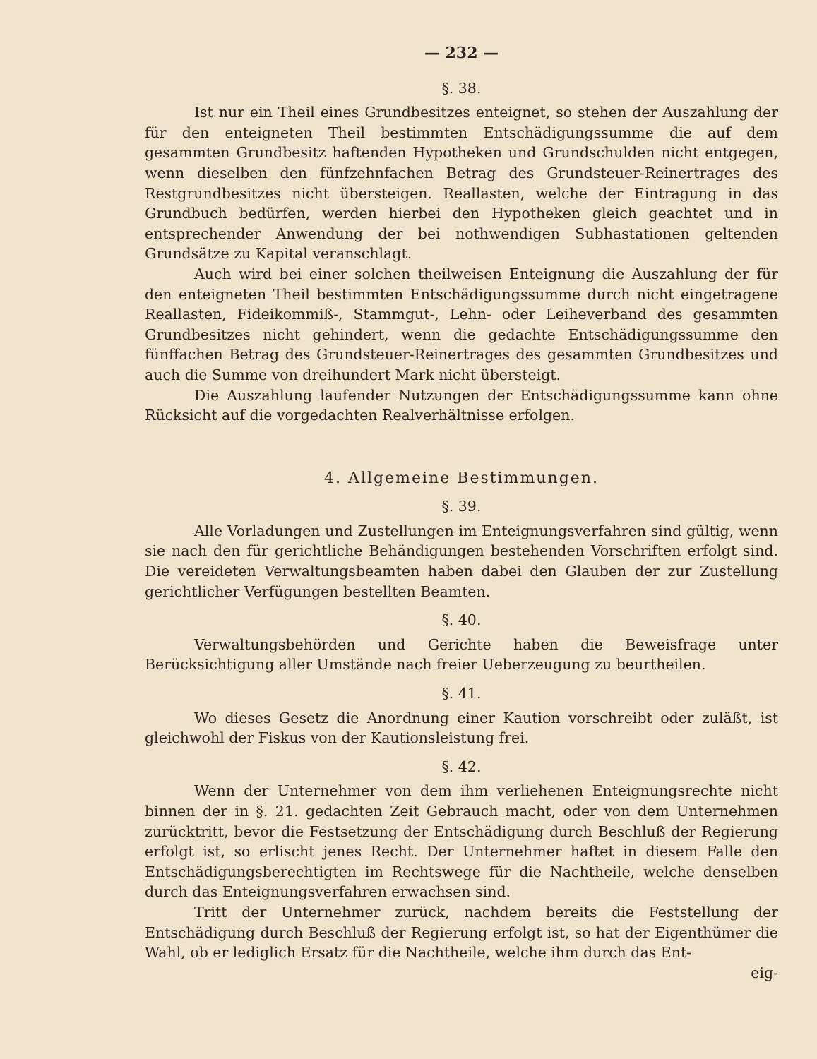— 232 —
§. 38.
Ist nur ein Theil eines Grundbesitzes enteignet, so stehen der Auszahlung der für den enteigneten Theil bestimmten Entschädigungssumme die auf dem gesammten Grundbesitz haftenden Hypotheken und Grundschulden nicht entgegen, wenn dieselben den fünfzehnfachen Betrag des Grundsteuer-Reinertrages des Restgrundbesitzes nicht übersteigen. Reallasten, welche der Eintragung in das Grundbuch bedürfen, werden hierbei den Hypotheken gleich geachtet und in entsprechender Anwendung der bei nothwendigen Subhastationen geltenden Grundsätze zu Kapital veranschlagt.
Auch wird bei einer solchen theilweisen Enteignung die Auszahlung der für den enteigneten Theil bestimmten Entschädigungssumme durch nicht eingetragene Reallasten, Fideikommiß-, Stammgut-, Lehn- oder Leiheverband des gesammten Grundbesitzes nicht gehindert, wenn die gedachte Entschädigungssumme den fünffachen Betrag des Grundsteuer-Reinertrages des gesammten Grundbesitzes und auch die Summe von dreihundert Mark nicht übersteigt.
Die Auszahlung laufender Nutzungen der Entschädigungssumme kann ohne Rücksicht auf die vorgedachten Realverhältnisse erfolgen.
4. Allgemeine Bestimmungen.
§. 39.
Alle Vorladungen und Zustellungen im Enteignungsverfahren sind gültig, wenn sie nach den für gerichtliche Behändigungen bestehenden Vorschriften erfolgt sind. Die vereideten Verwaltungsbeamten haben dabei den Glauben der zur Zustellung gerichtlicher Verfügungen bestellten Beamten.
§. 40.
Verwaltungsbehörden und Gerichte haben die Beweisfrage unter Berücksichtigung aller Umstände nach freier Ueberzeugung zu beurtheilen.
§. 41.
Wo dieses Gesetz die Anordnung einer Kaution vorschreibt oder zuläßt, ist gleichwohl der Fiskus von der Kautionsleistung frei.
§. 42.
Wenn der Unternehmer von dem ihm verliehenen Enteignungsrechte nicht binnen der in §. 21. gedachten Zeit Gebrauch macht, oder von dem Unternehmen zurücktritt, bevor die Festsetzung der Entschädigung durch Beschluß der Regierung erfolgt ist, so erlischt jenes Recht. Der Unternehmer haftet in diesem Falle den Entschädigungsberechtigten im Rechtswege für die Nachtheile, welche denselben durch das Enteignungsverfahren erwachsen sind.
Tritt der Unternehmer zurück, nachdem bereits die Feststellung der Entschädigung durch Beschluß der Regierung erfolgt ist, so hat der Eigenthümer die Wahl, ob er lediglich Ersatz für die Nachtheile, welche ihm durch das Ent-
eig-